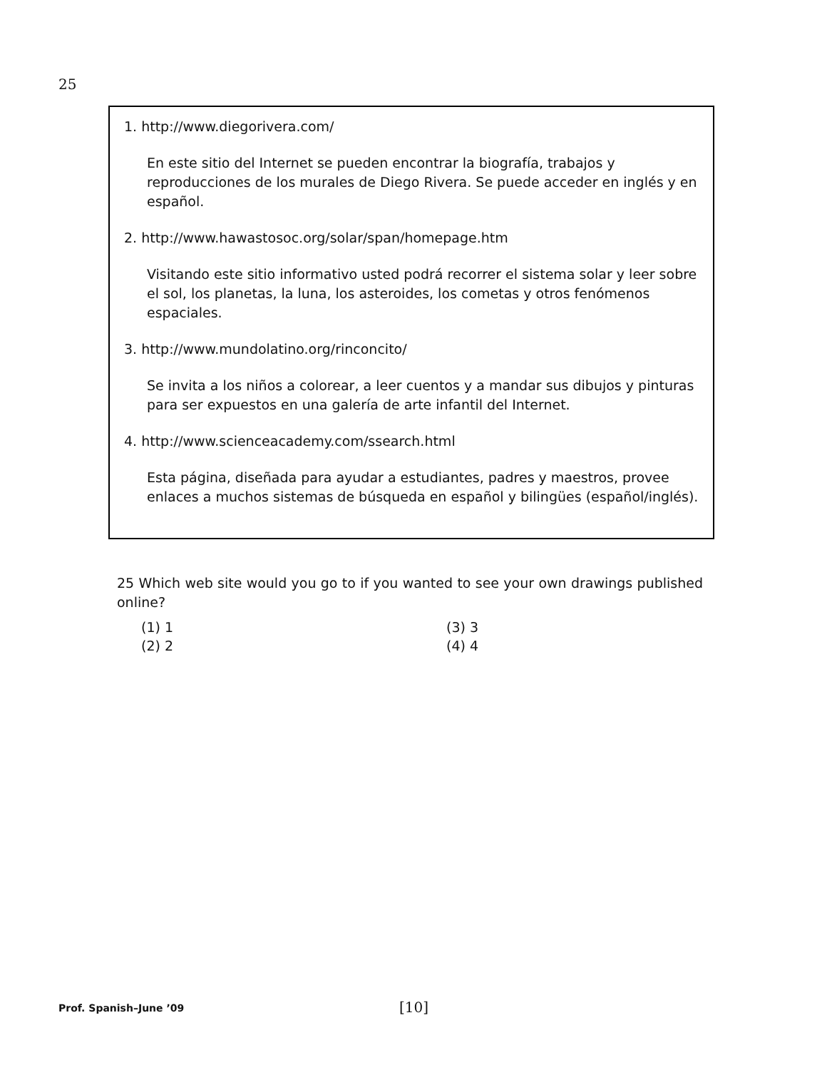25
1. http://www.diegorivera.com/
En este sitio del Internet se pueden encontrar la biografía, trabajos y reproducciones de los murales de Diego Rivera. Se puede acceder en inglés y en español.
2. http://www.hawastosoc.org/solar/span/homepage.htm
Visitando este sitio informativo usted podrá recorrer el sistema solar y leer sobre el sol, los planetas, la luna, los asteroides, los cometas y otros fenómenos espaciales.
3. http://www.mundolatino.org/rinconcito/
Se invita a los niños a colorear, a leer cuentos y a mandar sus dibujos y pinturas para ser expuestos en una galería de arte infantil del Internet.
4. http://www.scienceacademy.com/ssearch.html
Esta página, diseñada para ayudar a estudiantes, padres y maestros, provee enlaces a muchos sistemas de búsqueda en español y bilingües (español/inglés).
25 Which web site would you go to if you wanted to see your own drawings published online?
(1) 1 (3) 3 (2) 2 (4) 4
Prof. Spanish–June ’09 [10]